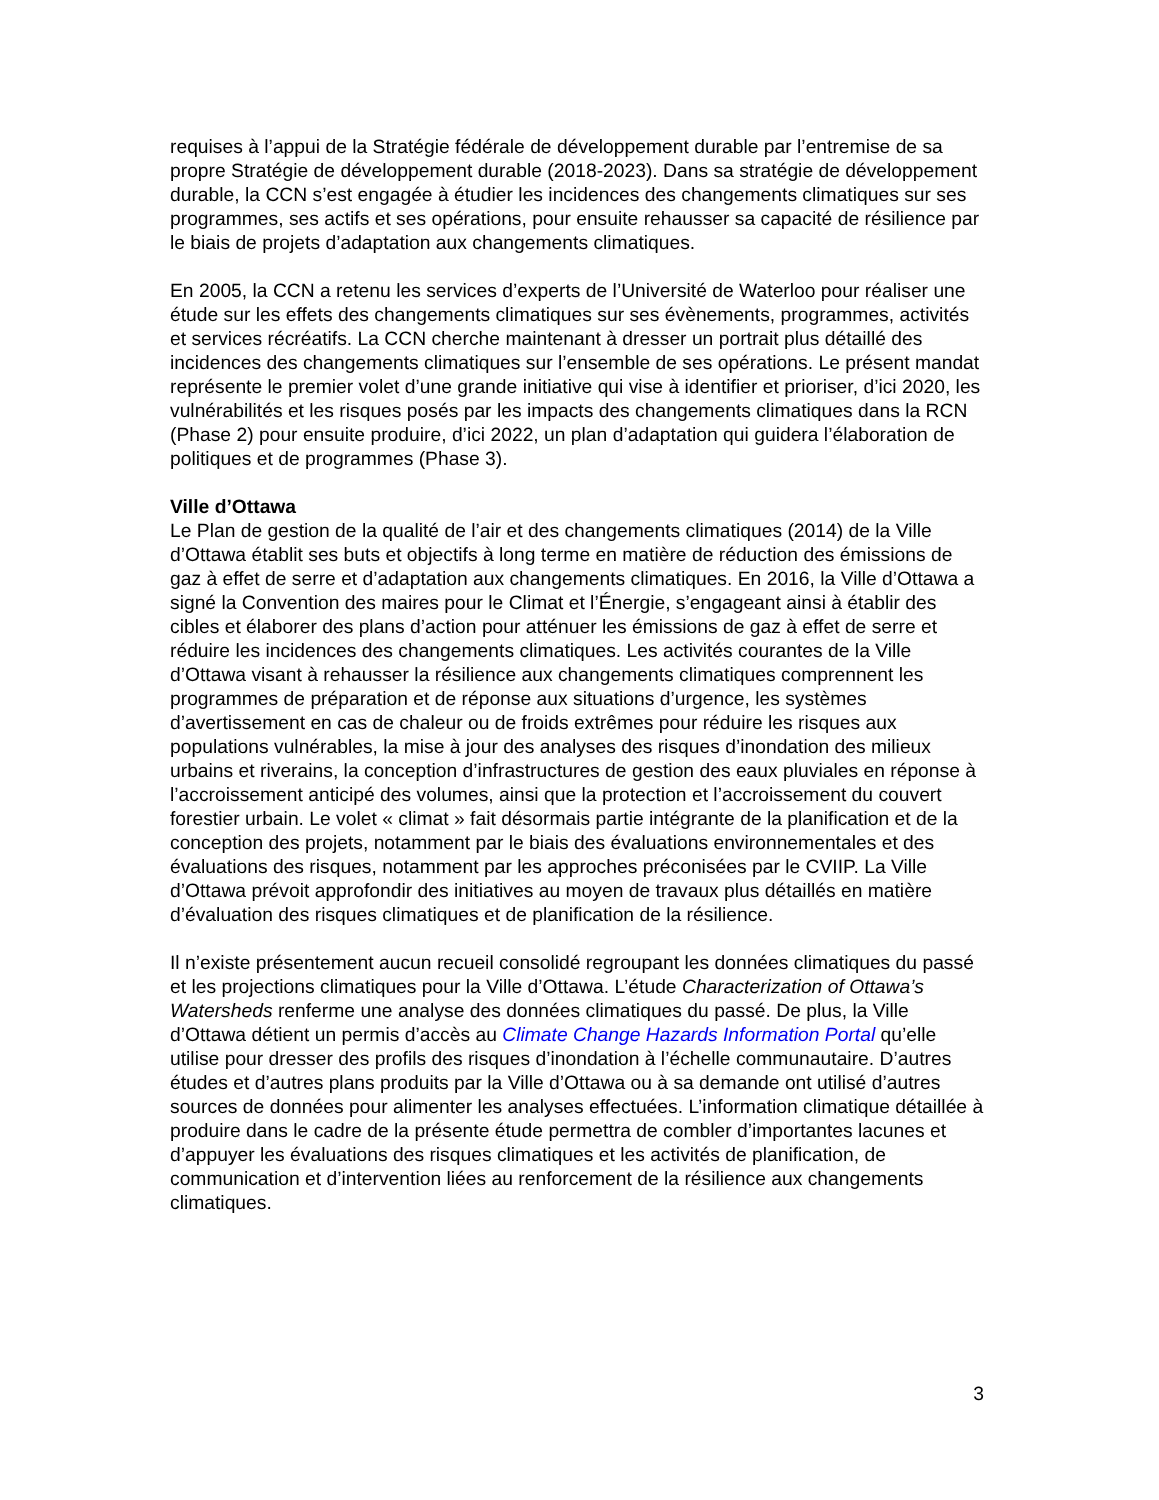requises à l’appui de la Stratégie fédérale de développement durable par l’entremise de sa propre Stratégie de développement durable (2018-2023). Dans sa stratégie de développement durable, la CCN s’est engagée à étudier les incidences des changements climatiques sur ses programmes, ses actifs et ses opérations, pour ensuite rehausser sa capacité de résilience par le biais de projets d’adaptation aux changements climatiques.
En 2005, la CCN a retenu les services d’experts de l’Université de Waterloo pour réaliser une étude sur les effets des changements climatiques sur ses évènements, programmes, activités et services récréatifs. La CCN cherche maintenant à dresser un portrait plus détaillé des incidences des changements climatiques sur l’ensemble de ses opérations. Le présent mandat représente le premier volet d’une grande initiative qui vise à identifier et prioriser, d’ici 2020, les vulnérabilités et les risques posés par les impacts des changements climatiques dans la RCN (Phase 2) pour ensuite produire, d’ici 2022, un plan d’adaptation qui guidera l’élaboration de politiques et de programmes (Phase 3).
Ville d’Ottawa
Le Plan de gestion de la qualité de l’air et des changements climatiques (2014) de la Ville d’Ottawa établit ses buts et objectifs à long terme en matière de réduction des émissions de gaz à effet de serre et d’adaptation aux changements climatiques. En 2016, la Ville d’Ottawa a signé la Convention des maires pour le Climat et l’Énergie, s’engageant ainsi à établir des cibles et élaborer des plans d’action pour atténuer les émissions de gaz à effet de serre et réduire les incidences des changements climatiques. Les activités courantes de la Ville d’Ottawa visant à rehausser la résilience aux changements climatiques comprennent les programmes de préparation et de réponse aux situations d’urgence, les systèmes d’avertissement en cas de chaleur ou de froids extrêmes pour réduire les risques aux populations vulnérables, la mise à jour des analyses des risques d’inondation des milieux urbains et riverains, la conception d’infrastructures de gestion des eaux pluviales en réponse à l’accroissement anticipé des volumes, ainsi que la protection et l’accroissement du couvert forestier urbain. Le volet « climat » fait désormais partie intégrante de la planification et de la conception des projets, notamment par le biais des évaluations environnementales et des évaluations des risques, notamment par les approches préconisées par le CVIIP. La Ville d’Ottawa prévoit approfondir des initiatives au moyen de travaux plus détaillés en matière d’évaluation des risques climatiques et de planification de la résilience.
Il n’existe présentement aucun recueil consolidé regroupant les données climatiques du passé et les projections climatiques pour la Ville d’Ottawa. L’étude Characterization of Ottawa’s Watersheds renferme une analyse des données climatiques du passé. De plus, la Ville d’Ottawa détient un permis d’accès au Climate Change Hazards Information Portal qu’elle utilise pour dresser des profils des risques d’inondation à l’échelle communautaire. D’autres études et d’autres plans produits par la Ville d’Ottawa ou à sa demande ont utilisé d’autres sources de données pour alimenter les analyses effectuées. L’information climatique détaillée à produire dans le cadre de la présente étude permettra de combler d’importantes lacunes et d’appuyer les évaluations des risques climatiques et les activités de planification, de communication et d’intervention liées au renforcement de la résilience aux changements climatiques.
3